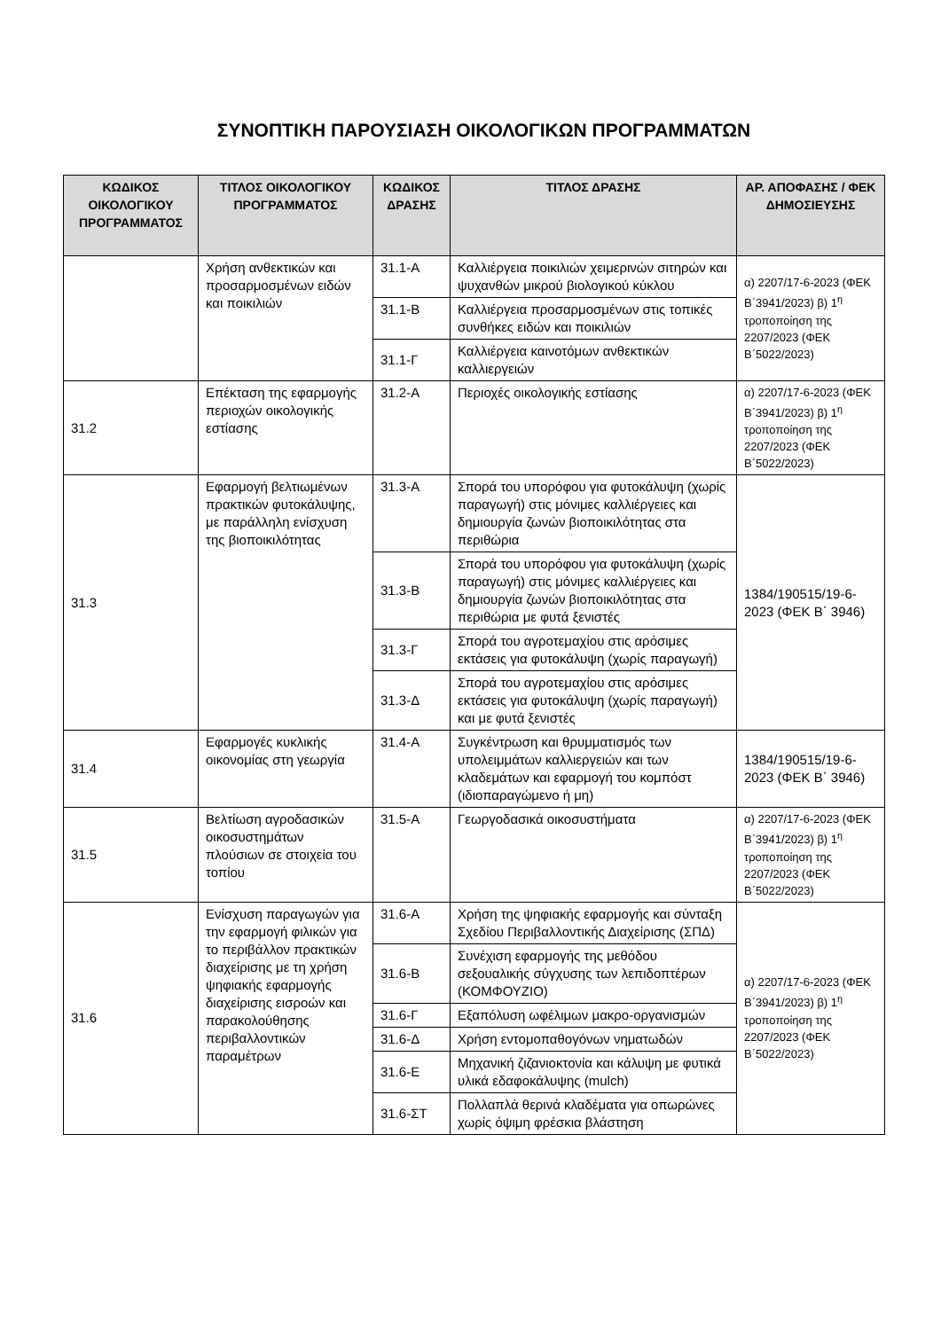ΣΥΝΟΠΤΙΚΗ ΠΑΡΟΥΣΙΑΣΗ ΟΙΚΟΛΟΓΙΚΩΝ ΠΡΟΓΡΑΜΜΑΤΩΝ
| ΚΩΔΙΚΟΣ ΟΙΚΟΛΟΓΙΚΟΥ ΠΡΟΓΡΑΜΜΑΤΟΣ | ΤΙΤΛΟΣ ΟΙΚΟΛΟΓΙΚΟΥ ΠΡΟΓΡΑΜΜΑΤΟΣ | ΚΩΔΙΚΟΣ ΔΡΑΣΗΣ | ΤΙΤΛΟΣ ΔΡΑΣΗΣ | ΑΡ. ΑΠΟΦΑΣΗΣ / ΦΕΚ ΔΗΜΟΣΙΕΥΣΗΣ |
| --- | --- | --- | --- | --- |
| | Χρήση ανθεκτικών και προσαρμοσμένων ειδών και ποικιλιών | 31.1-Α | Καλλιέργεια ποικιλιών χειμερινών σιτηρών και ψυχανθών μικρού βιολογικού κύκλου | α) 2207/17-6-2023 (ΦΕΚ Β΄3941/2023) β) 1<sup>η</sup> τροποποίηση της 2207/2023 (ΦΕΚ Β΄5022/2023) |
| | | 31.1-Β | Καλλιέργεια προσαρμοσμένων στις τοπικές συνθήκες ειδών και ποικιλιών | |
| | | 31.1-Γ | Καλλιέργεια καινοτόμων ανθεκτικών καλλιεργειών | |
| 31.2 | Επέκταση της εφαρμογής περιοχών οικολογικής εστίασης | 31.2-Α | Περιοχές οικολογικής εστίασης | α) 2207/17-6-2023 (ΦΕΚ Β΄3941/2023) β) 1<sup>η</sup> τροποποίηση της 2207/2023 (ΦΕΚ Β΄5022/2023) |
| 31.3 | Εφαρμογή βελτιωμένων πρακτικών φυτοκάλυψης, με παράλληλη ενίσχυση της βιοποικιλότητας | 31.3-Α | Σπορά του υπορόφου για φυτοκάλυψη (χωρίς παραγωγή) στις μόνιμες καλλιέργειες και δημιουργία ζωνών βιοποικιλότητας στα περιθώρια | 1384/190515/19-6-2023 (ΦΕΚ Β΄ 3946) |
| | | 31.3-Β | Σπορά του υπορόφου για φυτοκάλυψη (χωρίς παραγωγή) στις μόνιμες καλλιέργειες και δημιουργία ζωνών βιοποικιλότητας στα περιθώρια με φυτά ξενιστές | |
| | | 31.3-Γ | Σπορά του αγροτεμαχίου στις αρόσιμες εκτάσεις για φυτοκάλυψη (χωρίς παραγωγή) | |
| | | 31.3-Δ | Σπορά του αγροτεμαχίου στις αρόσιμες εκτάσεις για φυτοκάλυψη (χωρίς παραγωγή) και με φυτά ξενιστές | |
| 31.4 | Εφαρμογές κυκλικής οικονομίας στη γεωργία | 31.4-Α | Συγκέντρωση και θρυμματισμός των υπολειμμάτων καλλιεργειών και των κλαδεμάτων και εφαρμογή του κομπόστ (ιδιοπαραγώμενο ή μη) | 1384/190515/19-6-2023 (ΦΕΚ Β΄ 3946) |
| 31.5 | Βελτίωση αγροδασικών οικοσυστημάτων πλούσιων σε στοιχεία του τοπίου | 31.5-Α | Γεωργοδασικά οικοσυστήματα | α) 2207/17-6-2023 (ΦΕΚ Β΄3941/2023) β) 1<sup>η</sup> τροποποίηση της 2207/2023 (ΦΕΚ Β΄5022/2023) |
| 31.6 | Ενίσχυση παραγωγών για την εφαρμογή φιλικών για το περιβάλλον πρακτικών διαχείρισης με τη χρήση ψηφιακής εφαρμογής διαχείρισης εισροών και παρακολούθησης περιβαλλοντικών παραμέτρων | 31.6-Α | Χρήση της ψηφιακής εφαρμογής και σύνταξη Σχεδίου Περιβαλλοντικής Διαχείρισης (ΣΠΔ) | α) 2207/17-6-2023 (ΦΕΚ Β΄3941/2023) β) 1<sup>η</sup> τροποποίηση της 2207/2023 (ΦΕΚ Β΄5022/2023) |
| | | 31.6-Β | Συνέχιση εφαρμογής της μεθόδου σεξουαλικής σύγχυσης των λεπιδοπτέρων (ΚΟΜΦΟΥΖΙΟ) | |
| | | 31.6-Γ | Εξαπόλυση ωφέλιμων μακρο-οργανισμών | |
| | | 31.6-Δ | Χρήση εντομοπαθογόνων νηματωδών | |
| | | 31.6-Ε | Μηχανική ζιζανιοκτονία και κάλυψη με φυτικά υλικά εδαφοκάλυψης (mulch) | |
| | | 31.6-ΣΤ | Πολλαπλά θερινά κλαδέματα για οπωρώνες χωρίς όψιμη φρέσκια βλάστηση | |